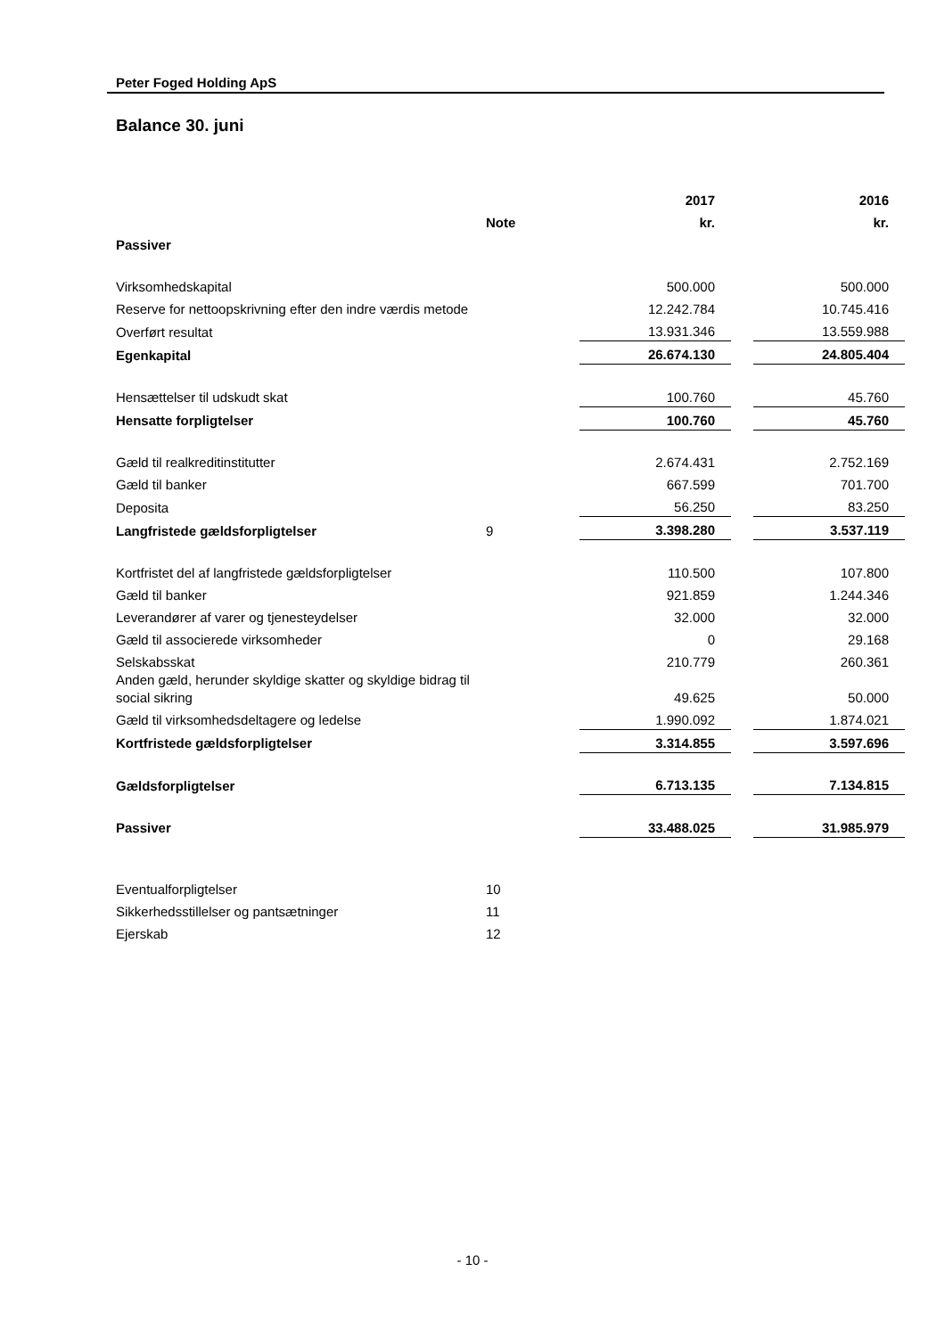Peter Foged Holding ApS
Balance 30. juni
| | | 2017 | | 2016 |
| --- | --- | --- | --- | --- |
| | Note | kr. | | kr. |
| Passiver | | | | |
| Virksomhedskapital | | 500.000 | | 500.000 |
| Reserve for nettoopskrivning efter den indre værdis metode | | 12.242.784 | | 10.745.416 |
| Overført resultat | | 13.931.346 | | 13.559.988 |
| Egenkapital | | 26.674.130 | | 24.805.404 |
| Hensættelser til udskudt skat | | 100.760 | | 45.760 |
| Hensatte forpligtelser | | 100.760 | | 45.760 |
| Gæld til realkreditinstitutter | | 2.674.431 | | 2.752.169 |
| Gæld til banker | | 667.599 | | 701.700 |
| Deposita | | 56.250 | | 83.250 |
| Langfristede gældsforpligtelser | 9 | 3.398.280 | | 3.537.119 |
| Kortfristet del af langfristede gældsforpligtelser | | 110.500 | | 107.800 |
| Gæld til banker | | 921.859 | | 1.244.346 |
| Leverandører af varer og tjenesteydelser | | 32.000 | | 32.000 |
| Gæld til associerede virksomheder | | 0 | | 29.168 |
| Selskabsskat | | 210.779 | | 260.361 |
| Anden gæld, herunder skyldige skatter og skyldige bidrag til social sikring | | 49.625 | | 50.000 |
| Gæld til virksomhedsdeltagere og ledelse | | 1.990.092 | | 1.874.021 |
| Kortfristede gældsforpligtelser | | 3.314.855 | | 3.597.696 |
| Gældsforpligtelser | | 6.713.135 | | 7.134.815 |
| Passiver | | 33.488.025 | | 31.985.979 |
| Eventualforpligtelser | 10 | | | |
| Sikkerhedsstillelser og pantsætninger | 11 | | | |
| Ejerskab | 12 | | | |
- 10 -